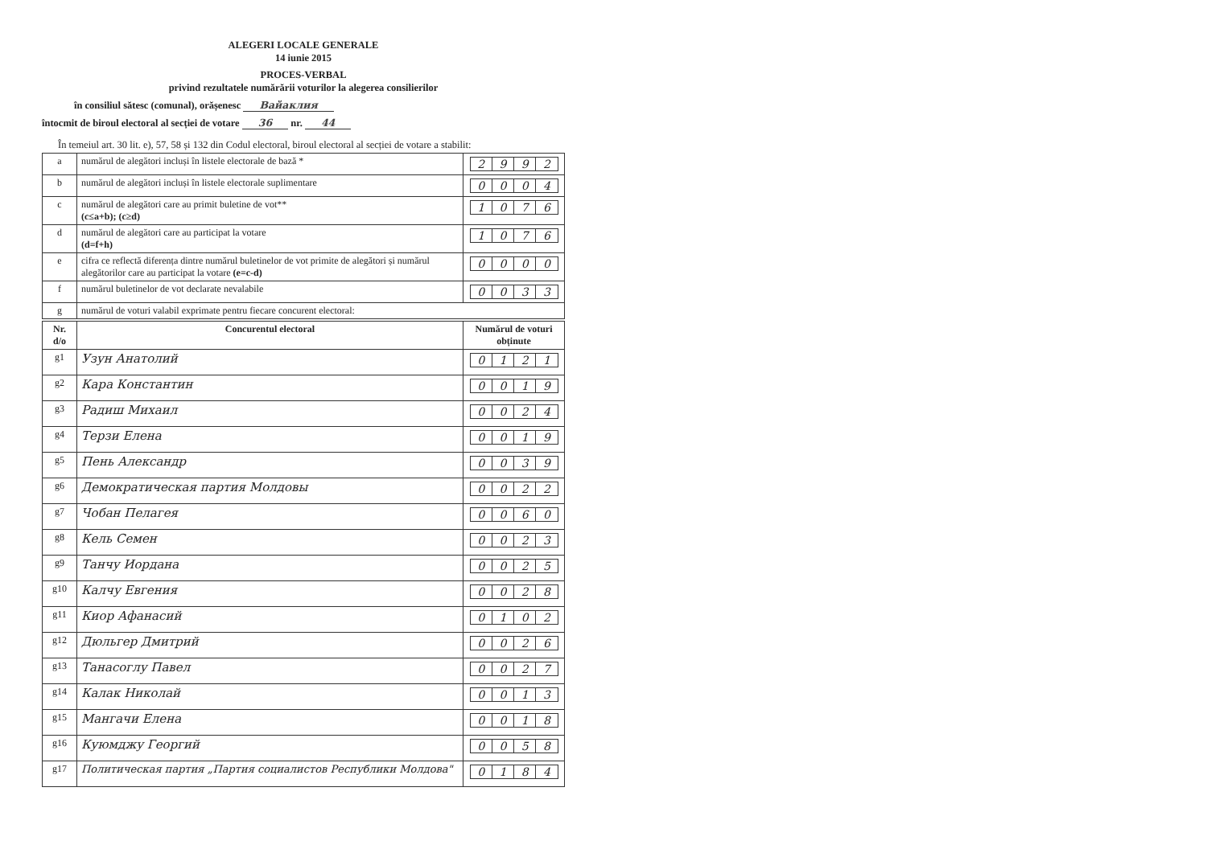ALEGERI LOCALE GENERALE
14 iunie 2015
PROCES-VERBAL
privind rezultatele numărării voturilor la alegerea consilierilor
în consiliul sătesc (comunal), orășenesc Вайаклия
întocmit de biroul electoral al secției de votare 36 nr. 44
În temeiul art. 30 lit. e), 57, 58 și 132 din Codul electoral, biroul electoral al secției de votare a stabilit:
| a | numărul de alegători incluși în listele electorale de bază * | 2 9 9 2 |
| b | numărul de alegători incluși în listele electorale suplimentare | 0 0 0 4 |
| c | numărul de alegători care au primit buletine de vot** (c≤a+b); (c≥d) | 1 0 7 6 |
| d | numărul de alegători care au participat la votare (d=f+h) | 1 0 7 6 |
| e | cifra ce reflectă diferența dintre numărul buletinelor de vot primite de alegători și numărul alegătorilor care au participat la votare (e=c-d) | 0 0 0 0 |
| f | numărul buletinelor de vot declarate nevalabile | 0 0 3 3 |
| g | numărul de voturi valabil exprimate pentru fiecare concurent electoral: | |
| Nr. d/o | Concurentul electoral | Numărul de voturi obținute |
| --- | --- | --- |
| g1 | Узун Анатолий | 0 1 2 1 |
| g2 | Кара Константин | 0 0 1 9 |
| g3 | Радиш Михаил | 0 0 2 4 |
| g4 | Терзи Елена | 0 0 1 9 |
| g5 | Пень Александр | 0 0 3 9 |
| g6 | Демократическая партия Молдовы | 0 0 2 2 |
| g7 | Чобан Пелагея | 0 0 6 0 |
| g8 | Кель Семен | 0 0 2 3 |
| g9 | Танчу Иордана | 0 0 2 5 |
| g10 | Калчу Евгения | 0 0 2 8 |
| g11 | Киор Афанасий | 0 1 0 2 |
| g12 | Дюльгер Дмитрий | 0 0 2 6 |
| g13 | Танасоглу Павел | 0 0 2 7 |
| g14 | Калак Николай | 0 0 1 3 |
| g15 | Мангачи Елена | 0 0 1 8 |
| g16 | Куюмджу Георгий | 0 0 5 8 |
| g17 | Политическая партия „Партия социалистов Республики Молдова" | 0 1 8 4 |